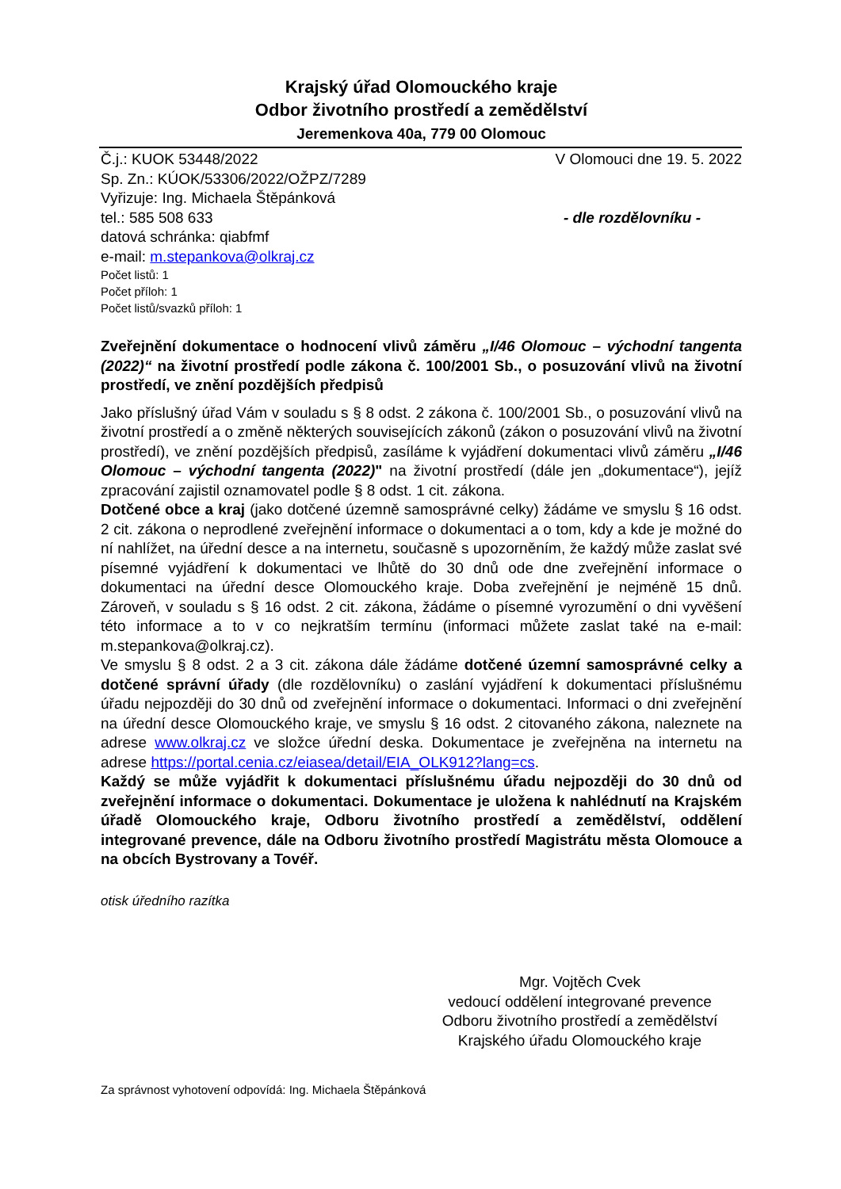Krajský úřad Olomouckého kraje
Odbor životního prostředí a zemědělství
Jeremenkova 40a, 779 00 Olomouc
Č.j.: KUOK 53448/2022 V Olomouci dne 19. 5. 2022
Sp. Zn.: KÚOK/53306/2022/OŽPZ/7289
Vyřizuje: Ing. Michaela Štěpánková
tel.: 585 508 633 - dle rozdělovníku -
datová schránka: qiabfmf
e-mail: m.stepankova@olkraj.cz
Počet listů: 1
Počet příloh: 1
Počet listů/svazků příloh: 1
Zveřejnění dokumentace o hodnocení vlivů záměru „I/46 Olomouc – východní tangenta (2022)“ na životní prostředí podle zákona č. 100/2001 Sb., o posuzování vlivů na životní prostředí, ve znění pozdějších předpisů
Jako příslušný úřad Vám v souladu s § 8 odst. 2 zákona č. 100/2001 Sb., o posuzování vlivů na životní prostředí a o změně některých souvisejících zákonů (zákon o posuzování vlivů na životní prostředí), ve znění pozdějších předpisů, zasíláme k vyjádření dokumentaci vlivů záměru „I/46 Olomouc – východní tangenta (2022)" na životní prostředí (dále jen „dokumentace“), jejíž zpracování zajistil oznamovatel podle § 8 odst. 1 cit. zákona.
Dotčené obce a kraj (jako dotčené územně samosprávné celky) žádáme ve smyslu § 16 odst. 2 cit. zákona o neprodlené zveřejnění informace o dokumentaci a o tom, kdy a kde je možné do ní nahlížet, na úřední desce a na internetu, současně s upozorněním, že každý může zaslat své písemné vyjádření k dokumentaci ve lhůtě do 30 dnů ode dne zveřejnění informace o dokumentaci na úřední desce Olomouckého kraje. Doba zveřejnění je nejméně 15 dnů. Zároveň, v souladu s § 16 odst. 2 cit. zákona, žádáme o písemné vyrozumění o dni vyvěšení této informace a to v co nejkratším termínu (informaci můžete zaslat také na e-mail: m.stepankova@olkraj.cz).
Ve smyslu § 8 odst. 2 a 3 cit. zákona dále žádáme dotčené územní samosprávné celky a dotčené správní úřady (dle rozdělovníku) o zaslání vyjádření k dokumentaci příslušnému úřadu nejpozději do 30 dnů od zveřejnění informace o dokumentaci. Informaci o dni zveřejnění na úřední desce Olomouckého kraje, ve smyslu § 16 odst. 2 citovaného zákona, naleznete na adrese www.olkraj.cz ve složce úřední deska. Dokumentace je zveřejněna na internetu na adrese https://portal.cenia.cz/eiasea/detail/EIA_OLK912?lang=cs.
Každý se může vyjádřit k dokumentaci příslušnému úřadu nejpozději do 30 dnů od zveřejnění informace o dokumentaci. Dokumentace je uložena k nahlédnutí na Krajském úřadě Olomouckého kraje, Odboru životního prostředí a zemědělství, oddělení integrované prevence, dále na Odboru životního prostředí Magistrátu města Olomouce a na obcích Bystrovany a Tovéř.
otisk úředního razítka
Mgr. Vojtěch Cvek
vedoucí oddělení integrované prevence
Odboru životního prostředí a zemědělství
Krajského úřadu Olomouckého kraje
Za správnost vyhotovení odpovídá: Ing. Michaela Štěpánková